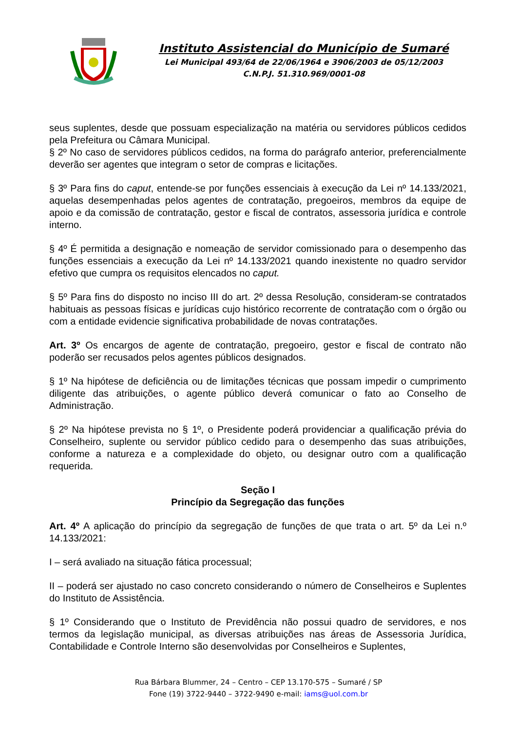Instituto Assistencial do Município de Sumaré
Lei Municipal 493/64 de 22/06/1964 e 3906/2003 de 05/12/2003
C.N.P.J. 51.310.969/0001-08
seus suplentes, desde que possuam especialização na matéria ou servidores públicos cedidos pela Prefeitura ou Câmara Municipal.
§ 2º No caso de servidores públicos cedidos, na forma do parágrafo anterior, preferencialmente deverão ser agentes que integram o setor de compras e licitações.
§ 3º Para fins do caput, entende-se por funções essenciais à execução da Lei nº 14.133/2021, aquelas desempenhadas pelos agentes de contratação, pregoeiros, membros da equipe de apoio e da comissão de contratação, gestor e fiscal de contratos, assessoria jurídica e controle interno.
§ 4º É permitida a designação e nomeação de servidor comissionado para o desempenho das funções essenciais a execução da Lei nº 14.133/2021 quando inexistente no quadro servidor efetivo que cumpra os requisitos elencados no caput.
§ 5º Para fins do disposto no inciso III do art. 2º dessa Resolução, consideram-se contratados habituais as pessoas físicas e jurídicas cujo histórico recorrente de contratação com o órgão ou com a entidade evidencie significativa probabilidade de novas contratações.
Art. 3º Os encargos de agente de contratação, pregoeiro, gestor e fiscal de contrato não poderão ser recusados pelos agentes públicos designados.
§ 1º Na hipótese de deficiência ou de limitações técnicas que possam impedir o cumprimento diligente das atribuições, o agente público deverá comunicar o fato ao Conselho de Administração.
§ 2º Na hipótese prevista no § 1º, o Presidente poderá providenciar a qualificação prévia do Conselheiro, suplente ou servidor público cedido para o desempenho das suas atribuições, conforme a natureza e a complexidade do objeto, ou designar outro com a qualificação requerida.
Seção I
Princípio da Segregação das funções
Art. 4º A aplicação do princípio da segregação de funções de que trata o art. 5º da Lei n.º 14.133/2021:
I – será avaliado na situação fática processual;
II – poderá ser ajustado no caso concreto considerando o número de Conselheiros e Suplentes do Instituto de Assistência.
§ 1º Considerando que o Instituto de Previdência não possui quadro de servidores, e nos termos da legislação municipal, as diversas atribuições nas áreas de Assessoria Jurídica, Contabilidade e Controle Interno são desenvolvidas por Conselheiros e Suplentes,
Rua Bárbara Blummer, 24 – Centro – CEP 13.170-575 – Sumaré / SP
Fone (19) 3722-9440 – 3722-9490 e-mail: iams@uol.com.br